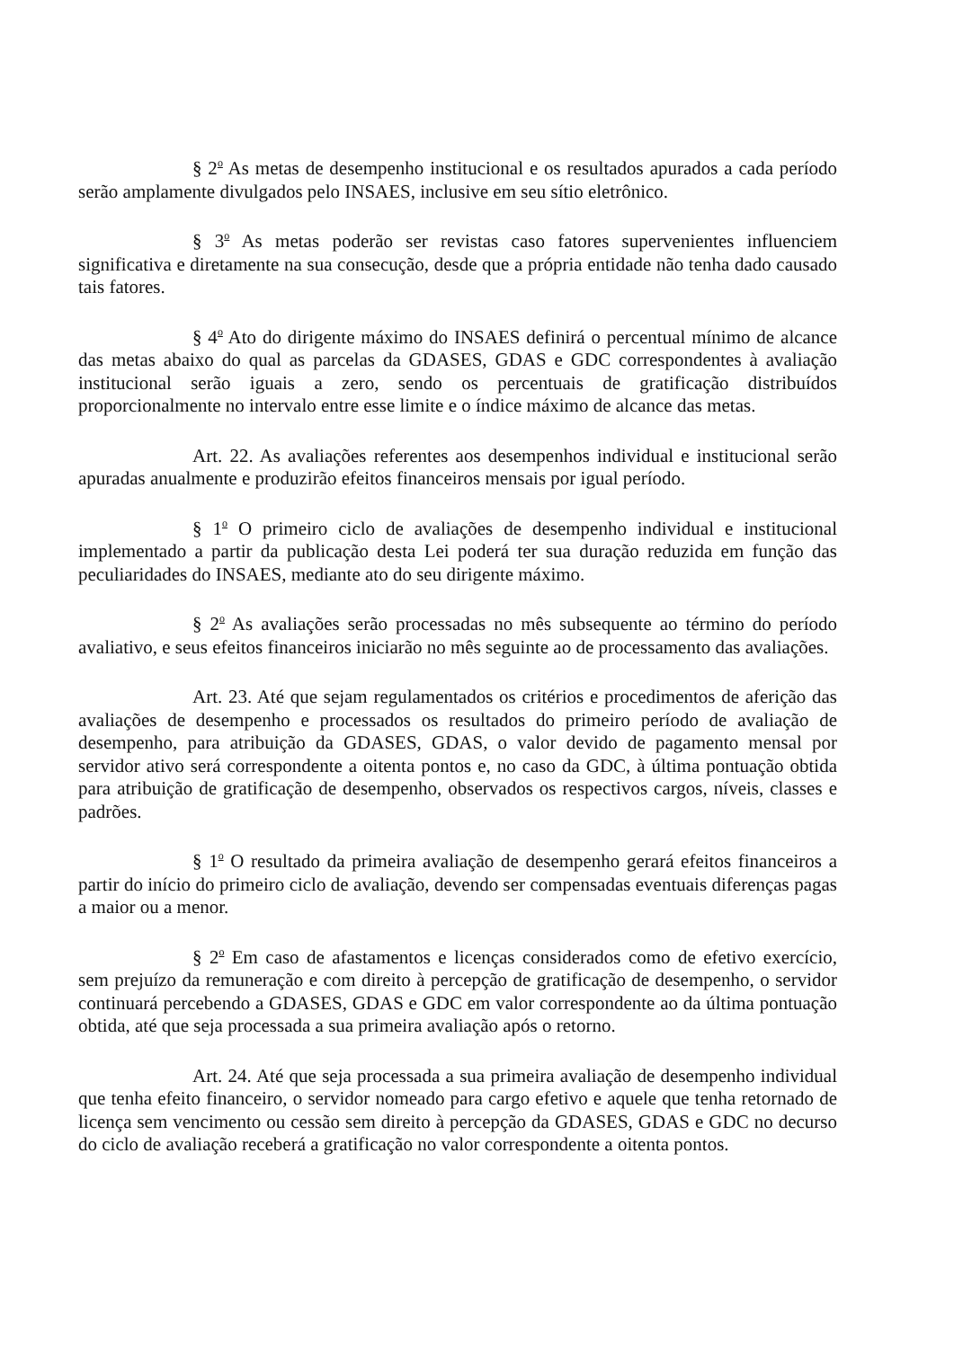§ 2<sup>o</sup> As metas de desempenho institucional e os resultados apurados a cada período serão amplamente divulgados pelo INSAES, inclusive em seu sítio eletrônico.
§ 3<sup>o</sup> As metas poderão ser revistas caso fatores supervenientes influenciem significativa e diretamente na sua consecução, desde que a própria entidade não tenha dado causado tais fatores.
§ 4<sup>o</sup> Ato do dirigente máximo do INSAES definirá o percentual mínimo de alcance das metas abaixo do qual as parcelas da GDASES, GDAS e GDC correspondentes à avaliação institucional serão iguais a zero, sendo os percentuais de gratificação distribuídos proporcionalmente no intervalo entre esse limite e o índice máximo de alcance das metas.
Art. 22. As avaliações referentes aos desempenhos individual e institucional serão apuradas anualmente e produzirão efeitos financeiros mensais por igual período.
§ 1<sup>o</sup> O primeiro ciclo de avaliações de desempenho individual e institucional implementado a partir da publicação desta Lei poderá ter sua duração reduzida em função das peculiaridades do INSAES, mediante ato do seu dirigente máximo.
§ 2<sup>o</sup> As avaliações serão processadas no mês subsequente ao término do período avaliativo, e seus efeitos financeiros iniciarão no mês seguinte ao de processamento das avaliações.
Art. 23. Até que sejam regulamentados os critérios e procedimentos de aferição das avaliações de desempenho e processados os resultados do primeiro período de avaliação de desempenho, para atribuição da GDASES, GDAS, o valor devido de pagamento mensal por servidor ativo será correspondente a oitenta pontos e, no caso da GDC, à última pontuação obtida para atribuição de gratificação de desempenho, observados os respectivos cargos, níveis, classes e padrões.
§ 1<sup>o</sup> O resultado da primeira avaliação de desempenho gerará efeitos financeiros a partir do início do primeiro ciclo de avaliação, devendo ser compensadas eventuais diferenças pagas a maior ou a menor.
§ 2<sup>o</sup> Em caso de afastamentos e licenças considerados como de efetivo exercício, sem prejuízo da remuneração e com direito à percepção de gratificação de desempenho, o servidor continuará percebendo a GDASES, GDAS e GDC em valor correspondente ao da última pontuação obtida, até que seja processada a sua primeira avaliação após o retorno.
Art. 24. Até que seja processada a sua primeira avaliação de desempenho individual que tenha efeito financeiro, o servidor nomeado para cargo efetivo e aquele que tenha retornado de licença sem vencimento ou cessão sem direito à percepção da GDASES, GDAS e GDC no decurso do ciclo de avaliação receberá a gratificação no valor correspondente a oitenta pontos.